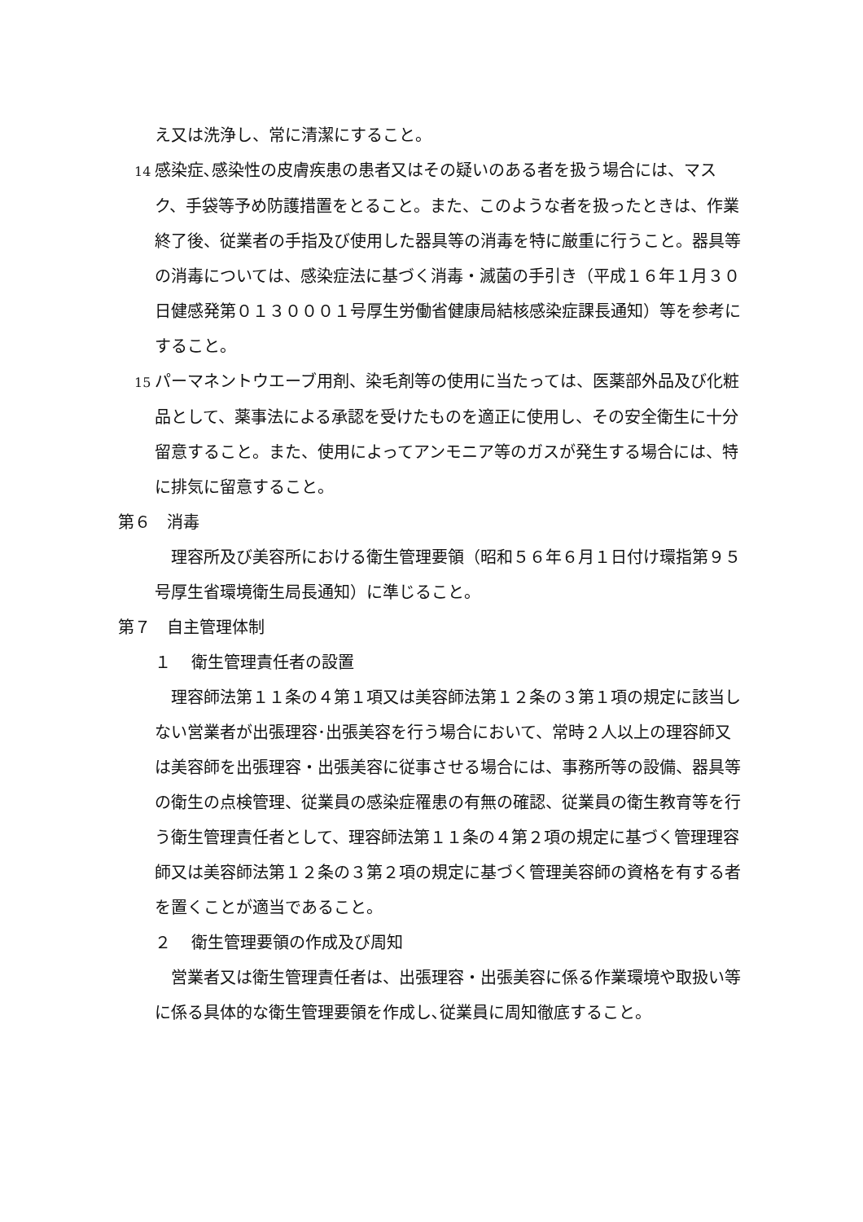え又は洗浄し、常に清潔にすること。
14 感染症､感染性の皮膚疾患の患者又はその疑いのある者を扱う場合には、マスク、手袋等予め防護措置をとること。また、このような者を扱ったときは、作業終了後、従業者の手指及び使用した器具等の消毒を特に厳重に行うこと。器具等の消毒については、感染症法に基づく消毒・滅菌の手引き（平成１６年１月３０日健感発第０１３０００１号厚生労働省健康局結核感染症課長通知）等を参考にすること。
15 パーマネントウエーブ用剤、染毛剤等の使用に当たっては、医薬部外品及び化粧品として、薬事法による承認を受けたものを適正に使用し、その安全衛生に十分留意すること。また、使用によってアンモニア等のガスが発生する場合には、特に排気に留意すること。
第６　消毒
理容所及び美容所における衛生管理要領（昭和５６年６月１日付け環指第９５号厚生省環境衛生局長通知）に準じること。
第７　自主管理体制
１ 衛生管理責任者の設置
理容師法第１１条の４第１項又は美容師法第１２条の３第１項の規定に該当しない営業者が出張理容･出張美容を行う場合において、常時２人以上の理容師又は美容師を出張理容・出張美容に従事させる場合には、事務所等の設備、器具等の衛生の点検管理、従業員の感染症罹患の有無の確認、従業員の衛生教育等を行う衛生管理責任者として、理容師法第１１条の４第２項の規定に基づく管理理容師又は美容師法第１２条の３第２項の規定に基づく管理美容師の資格を有する者を置くことが適当であること。
２ 衛生管理要領の作成及び周知
営業者又は衛生管理責任者は、出張理容・出張美容に係る作業環境や取扱い等に係る具体的な衛生管理要領を作成し､従業員に周知徹底すること。